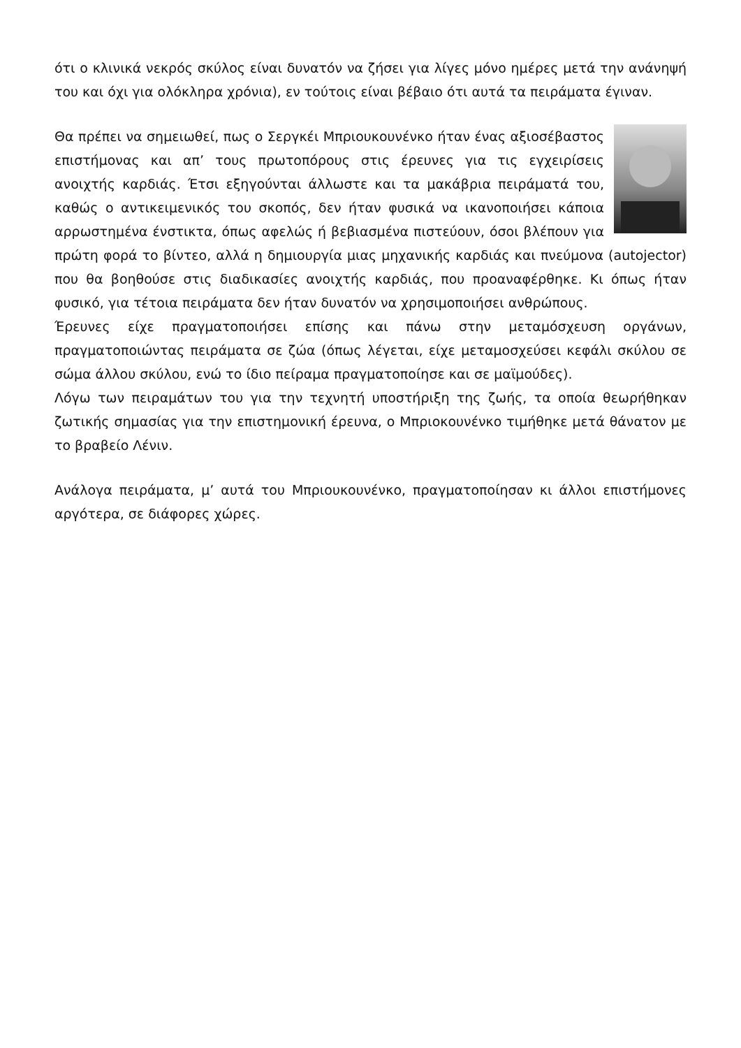ότι ο κλινικά νεκρός σκύλος είναι δυνατόν να ζήσει για λίγες μόνο ημέρες μετά την ανάνηψή του και όχι για ολόκληρα χρόνια), εν τούτοις είναι βέβαιο ότι αυτά τα πειράματα έγιναν.
Θα πρέπει να σημειωθεί, πως ο Σεργκέι Μπριουκουνένκο ήταν ένας αξιοσέβαστος επιστήμονας και απ’ τους πρωτοπόρους στις έρευνες για τις εγχειρίσεις ανοιχτής καρδιάς. Έτσι εξηγούνται άλλωστε και τα μακάβρια πειράματά του, καθώς ο αντικειμενικός του σκοπός, δεν ήταν φυσικά να ικανοποιήσει κάποια αρρωστημένα ένστικτα, όπως αφελώς ή βεβιασμένα πιστεύουν, όσοι βλέπουν για πρώτη φορά το βίντεο, αλλά η δημιουργία μιας μηχανικής καρδιάς και πνεύμονα (autojector) που θα βοηθούσε στις διαδικασίες ανοιχτής καρδιάς, που προαναφέρθηκε. Κι όπως ήταν φυσικό, για τέτοια πειράματα δεν ήταν δυνατόν να χρησιμοποιήσει ανθρώπους.
Έρευνες είχε πραγματοποιήσει επίσης και πάνω στην μεταμόσχευση οργάνων, πραγματοποιώντας πειράματα σε ζώα (όπως λέγεται, είχε μεταμοσχεύσει κεφάλι σκύλου σε σώμα άλλου σκύλου, ενώ το ίδιο πείραμα πραγματοποίησε και σε μαϊμούδες).
Λόγω των πειραμάτων του για την τεχνητή υποστήριξη της ζωής, τα οποία θεωρήθηκαν ζωτικής σημασίας για την επιστημονική έρευνα, ο Μπριοκουνένκο τιμήθηκε μετά θάνατον με το βραβείο Λένιν.
Ανάλογα πειράματα, μ’ αυτά του Μπριουκουνένκο, πραγματοποίησαν κι άλλοι επιστήμονες αργότερα, σε διάφορες χώρες.